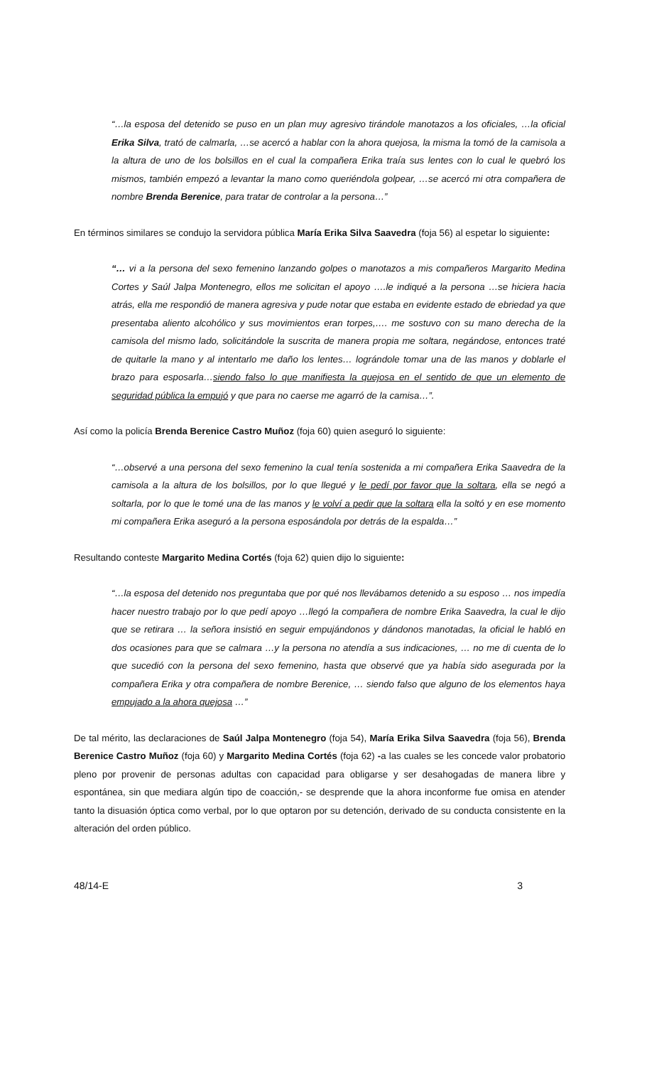“…la esposa del detenido se puso en un plan muy agresivo tirándole manotazos a los oficiales, …la oficial Erika Silva, trató de calmarla, …se acercó a hablar con la ahora quejosa, la misma la tomó de la camisola a la altura de uno de los bolsillos en el cual la compañera Erika traía sus lentes con lo cual le quebró los mismos, también empezó a levantar la mano como queriéndola golpear, …se acercó mi otra compañera de nombre Brenda Berenice, para tratar de controlar a la persona…”
En términos similares se condujo la servidora pública María Erika Silva Saavedra (foja 56) al espetar lo siguiente:
“… vi a la persona del sexo femenino lanzando golpes o manotazos a mis compañeros Margarito Medina Cortes y Saúl Jalpa Montenegro, ellos me solicitan el apoyo ….le indiqué a la persona …se hiciera hacia atrás, ella me respondió de manera agresiva y pude notar que estaba en evidente estado de ebriedad ya que presentaba aliento alcohólico y sus movimientos eran torpes,…. me sostuvo con su mano derecha de la camisola del mismo lado, solicitándole la suscrita de manera propia me soltara, negándose, entonces traté de quitarle la mano y al intentarlo me daño los lentes… lográndole tomar una de las manos y doblarle el brazo para esposarla…siendo falso lo que manifiesta la quejosa en el sentido de que un elemento de seguridad pública la empujó y que para no caerse me agarró de la camisa…”.
Así como la policía Brenda Berenice Castro Muñoz (foja 60) quien aseguró lo siguiente:
“…observé a una persona del sexo femenino la cual tenía sostenida a mi compañera Erika Saavedra de la camisola a la altura de los bolsillos, por lo que llegué y le pedí por favor que la soltara, ella se negó a soltarla, por lo que le tomé una de las manos y le volví a pedir que la soltara ella la soltó y en ese momento mi compañera Erika aseguró a la persona esposándola por detrás de la espalda…”
Resultando conteste Margarito Medina Cortés (foja 62) quien dijo lo siguiente:
“…la esposa del detenido nos preguntaba que por qué nos llevábamos detenido a su esposo … nos impedía hacer nuestro trabajo por lo que pedí apoyo …llegó la compañera de nombre Erika Saavedra, la cual le dijo que se retirara … la señora insistió en seguir empujándonos y dándonos manotadas, la oficial le habló en dos ocasiones para que se calmara …y la persona no atendía a sus indicaciones, … no me di cuenta de lo que sucedió con la persona del sexo femenino, hasta que observé que ya había sido asegurada por la compañera Erika y otra compañera de nombre Berenice, … siendo falso que alguno de los elementos haya empujado a la ahora quejosa …”
De tal mérito, las declaraciones de Saúl Jalpa Montenegro (foja 54), María Erika Silva Saavedra (foja 56), Brenda Berenice Castro Muñoz (foja 60) y Margarito Medina Cortés (foja 62) -a las cuales se les concede valor probatorio pleno por provenir de personas adultas con capacidad para obligarse y ser desahogadas de manera libre y espontánea, sin que mediara algún tipo de coacción,- se desprende que la ahora inconforme fue omisa en atender tanto la disuasión óptica como verbal, por lo que optaron por su detención, derivado de su conducta consistente en la alteración del orden público.
48/14-E 3